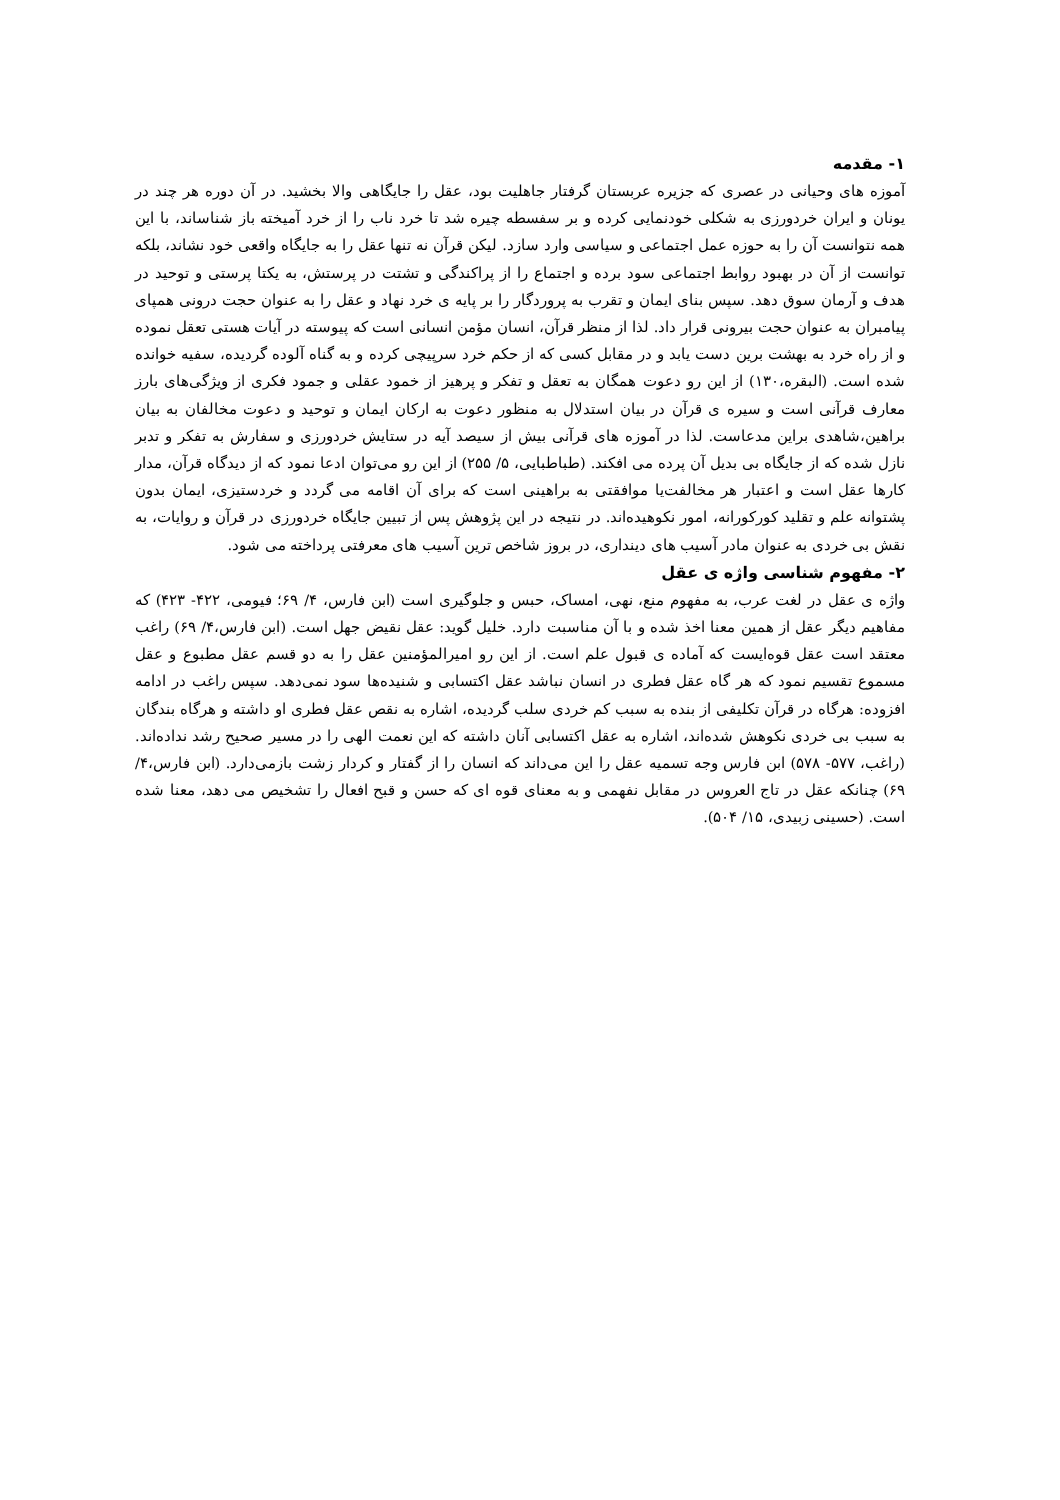۱- مقدمه
آموزه های وحیانی در عصری که جزیره عربستان گرفتار جاهلیت بود، عقل را جایگاهی والا بخشید. در آن دوره هر چند در یونان و ایران خردورزی به شکلی خودنمایی کرده و بر سفسطه چیره شد تا خرد ناب را از خرد آمیخته باز شناساند، با این همه نتوانست آن را به حوزه عمل اجتماعی و سیاسی وارد سازد. لیکن قرآن نه تنها عقل را به جایگاه واقعی خود نشاند، بلکه توانست از آن در بهبود روابط اجتماعی سود برده و اجتماع را از پراکندگی و تشتت در پرستش، به یکتا پرستی و توحید در هدف و آرمان سوق دهد. سپس بنای ایمان و تقرب به پروردگار را بر پایه ی خرد نهاد و عقل را به عنوان حجت درونی همپای پیامبران به عنوان حجت بیرونی قرار داد. لذا از منظر قرآن، انسان مؤمن انسانی است که پیوسته در آیات هستی تعقل نموده و از راه خرد به بهشت برین دست یابد و در مقابل کسی که از حکم خرد سرپیچی کرده و به گناه آلوده گردیده، سفیه خوانده شده است. (البقره،۱۳۰) از این رو دعوت همگان به تعقل و تفکر و پرهیز از خمود عقلی و جمود فکری از ویژگی‌های بارز معارف قرآنی است و سیره ی قرآن در بیان استدلال به منظور دعوت به ارکان ایمان و توحید و دعوت مخالفان به بیان براهین،شاهدی براین مدعاست. لذا در آموزه های قرآنی بیش از سیصد آیه در ستایش خردورزی و سفارش به تفکر و تدبر نازل شده که از جایگاه بی بدیل آن پرده می افکند. (طباطبایی، ۵/ ۲۵۵) از این رو می‌توان ادعا نمود که از دیدگاه قرآن، مدار کارها عقل است و اعتبار هر مخالفت‌یا موافقتی به براهینی است که برای آن اقامه می گردد و خردستیزی، ایمان بدون پشتوانه علم و تقلید کورکورانه، امور نکوهیده‌اند. در نتیجه در این پژوهش پس از تبیین جایگاه خردورزی در قرآن و روایات، به نقش بی خردی به عنوان مادر آسیب های دینداری، در بروز شاخص ترین آسیب های معرفتی پرداخته می شود.
۲- مفهوم شناسی واژه ی عقل
واژه ی عقل در لغت عرب، به مفهوم منع، نهی، امساک، حبس و جلوگیری است (ابن فارس، ۴/ ۶۹؛ فیومی، ۴۲۲- ۴۲۳) که مفاهیم دیگر عقل از همین معنا اخذ شده و با آن مناسبت دارد. خلیل گوید: عقل نقیض جهل است. (ابن فارس،۴/ ۶۹) راغب معتقد است عقل قوه‌ایست که آماده ی قبول علم است. از این رو امیرالمؤمنین عقل را به دو قسم عقل مطبوع و عقل مسموع تقسیم نمود که هر گاه عقل فطری در انسان نباشد عقل اکتسابی و شنیده‌ها سود نمی‌دهد. سپس راغب در ادامه افزوده: هرگاه در قرآن تکلیفی از بنده به سبب کم خردی سلب گردیده، اشاره به نقص عقل فطری او داشته و هرگاه بندگان به سبب بی خردی نکوهش شده‌اند، اشاره به عقل اکتسابی آنان داشته که این نعمت الهی را در مسیر صحیح رشد نداده‌اند. (راغب، ۵۷۷- ۵۷۸) ابن فارس وجه تسمیه عقل را این می‌داند که انسان را از گفتار و کردار زشت بازمی‌دارد. (ابن فارس،۴/ ۶۹) چنانکه عقل در تاج العروس در مقابل نفهمی و به معنای قوه ای که حسن و قبح افعال را تشخیص می دهد، معنا شده است. (حسینی زبیدی، ۱۵/ ۵۰۴).